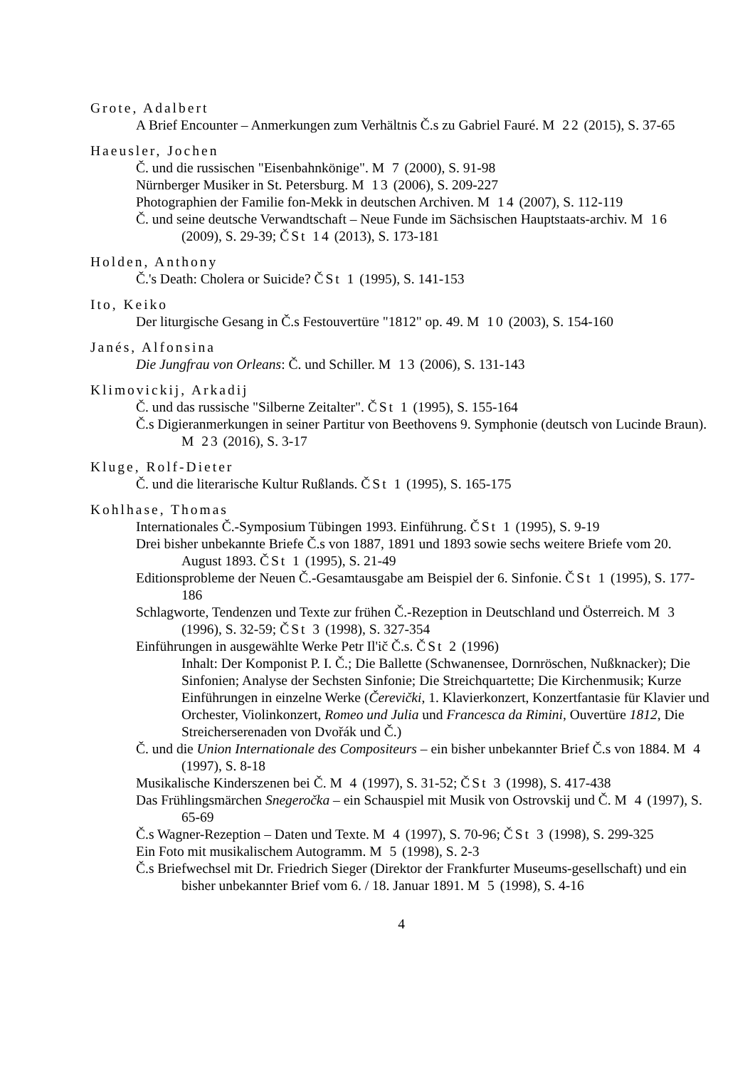Grote, Adalbert
A Brief Encounter – Anmerkungen zum Verhältnis Č.s zu Gabriel Fauré. M 22 (2015), S. 37-65
Haeusler, Jochen
Č. und die russischen "Eisenbahnkönige". M 7 (2000), S. 91-98
Nürnberger Musiker in St. Petersburg. M 13 (2006), S. 209-227
Photographien der Familie fon-Mekk in deutschen Archiven. M 14 (2007), S. 112-119
Č. und seine deutsche Verwandtschaft – Neue Funde im Sächsischen Hauptstaats-archiv. M 16 (2009), S. 29-39; ČSt 14 (2013), S. 173-181
Holden, Anthony
Č.'s Death: Cholera or Suicide? ČSt 1 (1995), S. 141-153
Ito, Keiko
Der liturgische Gesang in Č.s Festouvertüre "1812" op. 49. M 10 (2003), S. 154-160
Janés, Alfonsina
Die Jungfrau von Orleans: Č. und Schiller. M 13 (2006), S. 131-143
Klimovickij, Arkadij
Č. und das russische "Silberne Zeitalter". ČSt 1 (1995), S. 155-164
Č.s Digieranmerkungen in seiner Partitur von Beethovens 9. Symphonie (deutsch von Lucinde Braun). M 23 (2016), S. 3-17
Kluge, Rolf-Dieter
Č. und die literarische Kultur Rußlands. ČSt 1 (1995), S. 165-175
Kohlhase, Thomas
Internationales Č.-Symposium Tübingen 1993. Einführung. ČSt 1 (1995), S. 9-19
Drei bisher unbekannte Briefe Č.s von 1887, 1891 und 1893 sowie sechs weitere Briefe vom 20. August 1893. ČSt 1 (1995), S. 21-49
Editionsprobleme der Neuen Č.-Gesamtausgabe am Beispiel der 6. Sinfonie. ČSt 1 (1995), S. 177-186
Schlagworte, Tendenzen und Texte zur frühen Č.-Rezeption in Deutschland und Österreich. M 3 (1996), S. 32-59; ČSt 3 (1998), S. 327-354
Einführungen in ausgewählte Werke Petr Il'ič Č.s. ČSt 2 (1996)
Inhalt: Der Komponist P. I. Č.; Die Ballette (Schwanensee, Dornröschen, Nußknacker); Die Sinfonien; Analyse der Sechsten Sinfonie; Die Streichquartette; Die Kirchenmusik; Kurze Einführungen in einzelne Werke (Čerevički, 1. Klavierkonzert, Konzertfantasie für Klavier und Orchester, Violinkonzert, Romeo und Julia und Francesca da Rimini, Ouvertüre 1812, Die Streicherserenaden von Dvořák und Č.)
Č. und die Union Internationale des Compositeurs – ein bisher unbekannter Brief Č.s von 1884. M 4 (1997), S. 8-18
Musikalische Kinderszenen bei Č. M 4 (1997), S. 31-52; ČSt 3 (1998), S. 417-438
Das Frühlingsmärchen Snegeročka – ein Schauspiel mit Musik von Ostrovskij und Č. M 4 (1997), S. 65-69
Č.s Wagner-Rezeption – Daten und Texte. M 4 (1997), S. 70-96; ČSt 3 (1998), S. 299-325
Ein Foto mit musikalischem Autogramm. M 5 (1998), S. 2-3
Č.s Briefwechsel mit Dr. Friedrich Sieger (Direktor der Frankfurter Museums-gesellschaft) und ein bisher unbekannter Brief vom 6. / 18. Januar 1891. M 5 (1998), S. 4-16
4